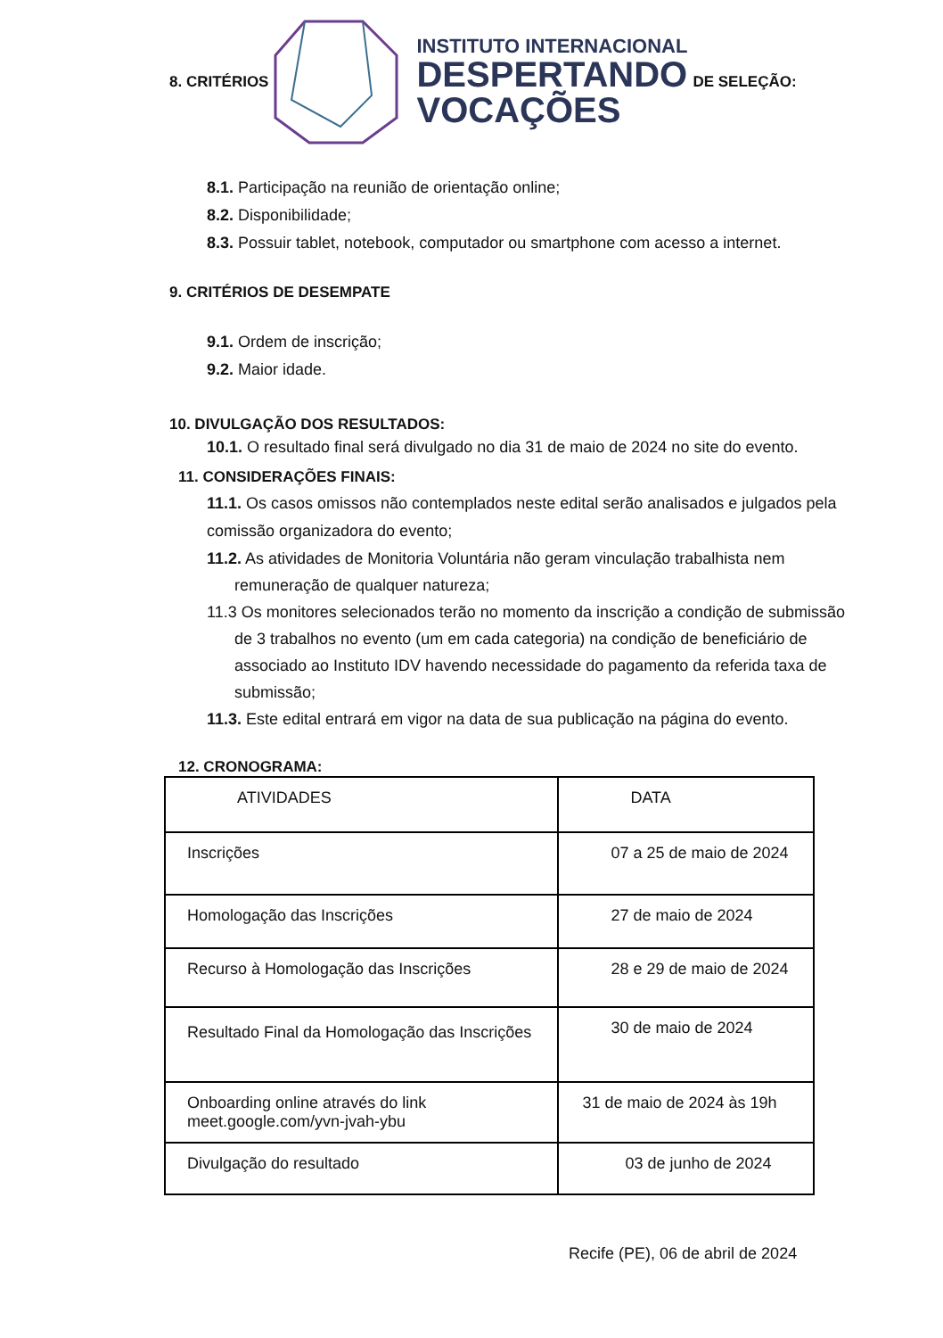8. CRITÉRIOS
INSTITUTO INTERNACIONAL
DESPERTANDO
VOCAÇÕES
DE SELEÇÃO:
8.1. Participação na reunião de orientação online;
8.2. Disponibilidade;
8.3. Possuir tablet, notebook, computador ou smartphone com acesso a internet.
9. CRITÉRIOS DE DESEMPATE
9.1. Ordem de inscrição;
9.2. Maior idade.
10. DIVULGAÇÃO DOS RESULTADOS:
10.1. O resultado final será divulgado no dia 31 de maio de 2024 no site do evento.
11. CONSIDERAÇÕES FINAIS:
11.1. Os casos omissos não contemplados neste edital serão analisados e julgados pela comissão organizadora do evento;
11.2. As atividades de Monitoria Voluntária não geram vinculação trabalhista nem remuneração de qualquer natureza;
11.3 Os monitores selecionados terão no momento da inscrição a condição de submissão de 3 trabalhos no evento (um em cada categoria) na condição de beneficiário de associado ao Instituto IDV havendo necessidade do pagamento da referida taxa de submissão;
11.3. Este edital entrará em vigor na data de sua publicação na página do evento.
12. CRONOGRAMA:
| ATIVIDADES | DATA |
| Inscrições | 07 a 25 de maio de 2024 |
| Homologação das Inscrições | 27 de maio de 2024 |
| Recurso à Homologação das Inscrições | 28 e 29 de maio de 2024 |
| Resultado Final da Homologação das Inscrições | 30 de maio de 2024 |
| Onboarding online através do link meet.google.com/yvn-jvah-ybu | 31 de maio de 2024 às 19h |
| Divulgação do resultado | 03 de junho de 2024 |
Recife (PE), 06 de abril de 2024